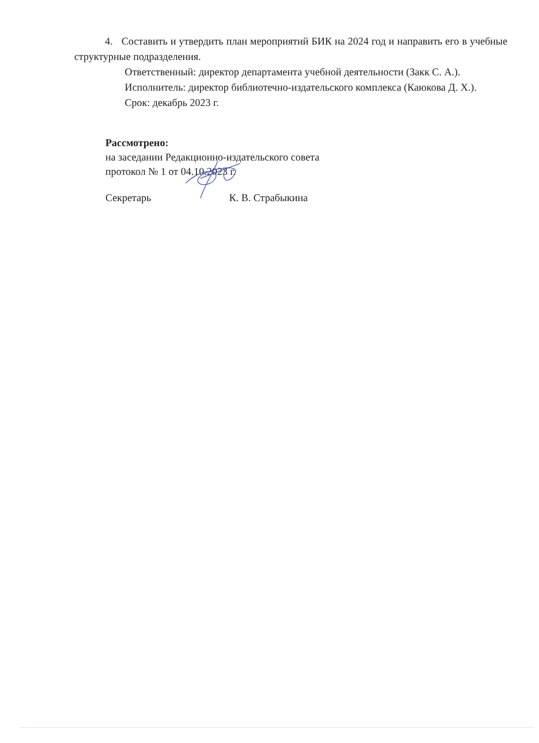4. Составить и утвердить план мероприятий БИК на 2024 год и направить его в учебные структурные подразделения.
Ответственный: директор департамента учебной деятельности (Закк С. А.).
Исполнитель: директор библиотечно-издательского комплекса (Каюкова Д. Х.).
Срок: декабрь 2023 г.
Рассмотрено:
на заседании Редакционно-издательского совета
протокол № 1 от 04.10.2023 г.
Секретарь К. В. Страбыкина